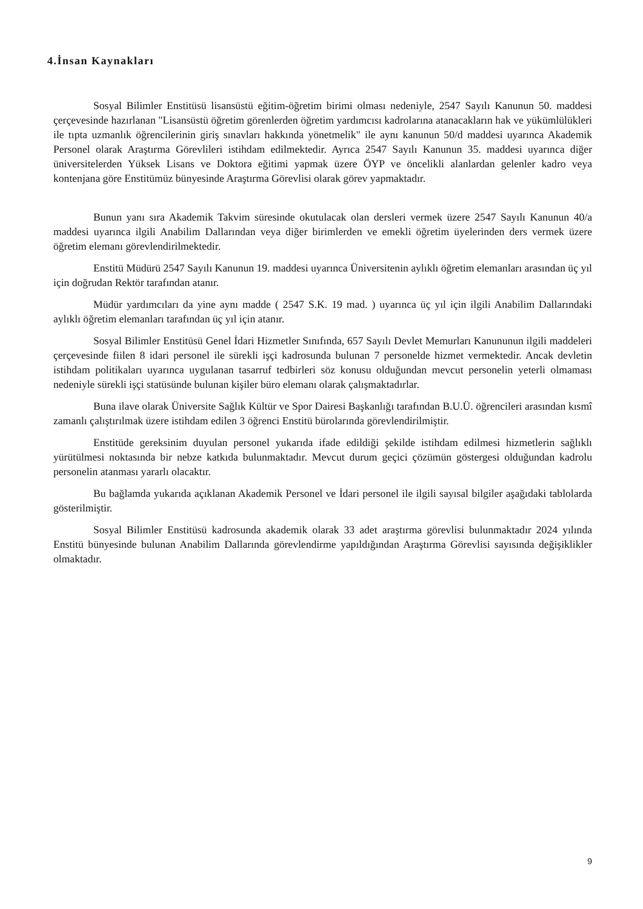4.İnsan Kaynakları
Sosyal Bilimler Enstitüsü lisansüstü eğitim-öğretim birimi olması nedeniyle, 2547 Sayılı Kanunun 50. maddesi çerçevesinde hazırlanan "Lisansüstü öğretim görenlerden öğretim yardımcısı kadrolarına atanacakların hak ve yükümlülükleri ile tıpta uzmanlık öğrencilerinin giriş sınavları hakkında yönetmelik" ile aynı kanunun 50/d maddesi uyarınca Akademik Personel olarak Araştırma Görevlileri istihdam edilmektedir. Ayrıca 2547 Sayılı Kanunun 35. maddesi uyarınca diğer üniversitelerden Yüksek Lisans ve Doktora eğitimi yapmak üzere ÖYP ve öncelikli alanlardan gelenler kadro veya kontenjana göre Enstitümüz bünyesinde Araştırma Görevlisi olarak görev yapmaktadır.
Bunun yanı sıra Akademik Takvim süresinde okutulacak olan dersleri vermek üzere 2547 Sayılı Kanunun 40/a maddesi uyarınca ilgili Anabilim Dallarından veya diğer birimlerden ve emekli öğretim üyelerinden ders vermek üzere öğretim elemanı görevlendirilmektedir.
Enstitü Müdürü 2547 Sayılı Kanunun 19. maddesi uyarınca Üniversitenin aylıklı öğretim elemanları arasından üç yıl için doğrudan Rektör tarafından atanır.
Müdür yardımcıları da yine aynı madde ( 2547 S.K. 19 mad. ) uyarınca üç yıl için ilgili Anabilim Dallarındaki aylıklı öğretim elemanları tarafından üç yıl için atanır.
Sosyal Bilimler Enstitüsü Genel İdari Hizmetler Sınıfında, 657 Sayılı Devlet Memurları Kanununun ilgili maddeleri çerçevesinde fiilen 8 idari personel ile sürekli işçi kadrosunda bulunan 7 personelde hizmet vermektedir. Ancak devletin istihdam politikaları uyarınca uygulanan tasarruf tedbirleri söz konusu olduğundan mevcut personelin yeterli olmaması nedeniyle sürekli işçi statüsünde bulunan kişiler büro elemanı olarak çalışmaktadırlar.
Buna ilave olarak Üniversite Sağlık Kültür ve Spor Dairesi Başkanlığı tarafından B.U.Ü. öğrencileri arasından kısmî zamanlı çalıştırılmak üzere istihdam edilen 3 öğrenci Enstitü bürolarında görevlendirilmiştir.
Enstitüde gereksinim duyulan personel yukarıda ifade edildiği şekilde istihdam edilmesi hizmetlerin sağlıklı yürütülmesi noktasında bir nebze katkıda bulunmaktadır. Mevcut durum geçici çözümün göstergesi olduğundan kadrolu personelin atanması yararlı olacaktır.
Bu bağlamda yukarıda açıklanan Akademik Personel ve İdari personel ile ilgili sayısal bilgiler aşağıdaki tablolarda gösterilmiştir.
Sosyal Bilimler Enstitüsü kadrosunda akademik olarak 33 adet araştırma görevlisi bulunmaktadır 2024 yılında Enstitü bünyesinde bulunan Anabilim Dallarında görevlendirme yapıldığından Araştırma Görevlisi sayısında değişiklikler olmaktadır.
9